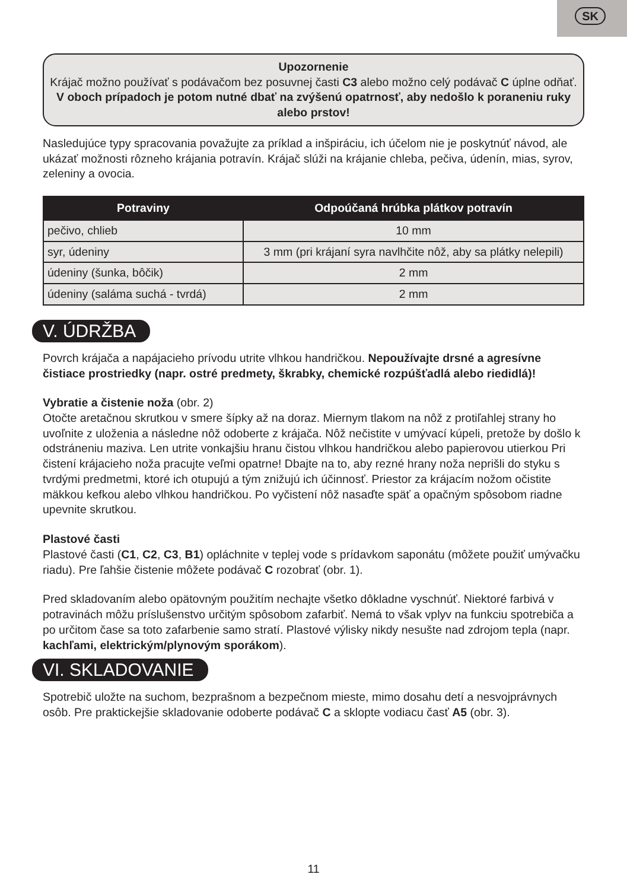SK
Upozornenie
Krájač možno používať s podávačom bez posuvnej časti C3 alebo možno celý podávač C úplne odňať. V oboch prípadoch je potom nutné dbať na zvýšenú opatrnosť, aby nedošlo k poraneniu ruky alebo prstov!
Nasledujúce typy spracovania považujte za príklad a inšpiráciu, ich účelom nie je poskytnúť návod, ale ukázať možnosti rôzneho krájania potravín. Krájač slúži na krájanie chleba, pečiva, údenín, mias, syrov, zeleniny a ovocia.
| Potraviny | Odpoúčaná hrúbka plátkov potravín |
| --- | --- |
| pečivo, chlieb | 10 mm |
| syr, údeniny | 3 mm (pri krájaní syra navlhčite nôž, aby sa plátky nelepili) |
| údeniny (šunka, bôčik) | 2 mm |
| údeniny (saláma suchá - tvrdá) | 2 mm |
V. ÚDRŽBA
Povrch krájača a napájacieho prívodu utrite vlhkou handričkou. Nepoužívajte drsné a agresívne čistiace prostriedky (napr. ostré predmety, škrabky, chemické rozpúšťadlá alebo riedidlá)!
Vybratie a čistenie noža (obr. 2)
Otočte aretačnou skrutkou v smere šípky až na doraz. Miernym tlakom na nôž z protiľahlej strany ho uvoľnite z uloženia a následne nôž odoberte z krájača. Nôž nečistite v umývací kúpeli, pretože by došlo k odstráneniu maziva. Len utrite vonkajšiu hranu čistou vlhkou handričkou alebo papierovou utierkou Pri čistení krájacieho noža pracujte veľmi opatrne! Dbajte na to, aby rezné hrany noža neprišli do styku s tvrdými predmetmi, ktoré ich otupujú a tým znižujú ich účinnosť. Priestor za krájacím nožom očistite mäkkou kefkou alebo vlhkou handričkou. Po vyčistení nôž nasaďte späť a opačným spôsobom riadne upevnite skrutkou.
Plastové časti
Plastové časti (C1, C2, C3, B1) opláchnite v teplej vode s prídavkom saponátu (môžete použiť umývačku riadu). Pre ľahšie čistenie môžete podávač C rozobrať (obr. 1).
Pred skladovaním alebo opätovným použitím nechajte všetko dôkladne vyschnúť. Niektoré farbivá v potravinách môžu príslušenstvo určitým spôsobom zafarbiť. Nemá to však vplyv na funkciu spotrebiča a po určitom čase sa toto zafarbenie samo stratí. Plastové výlisky nikdy nesušte nad zdrojom tepla (napr. kachľami, elektrickým/plynovým sporákom).
VI. SKLADOVANIE
Spotrebič uložte na suchom, bezprašnom a bezpečnom mieste, mimo dosahu detí a nesvojprávnych osôb. Pre praktickejšie skladovanie odoberte podávač C a sklopte vodiacu časť A5 (obr. 3).
11